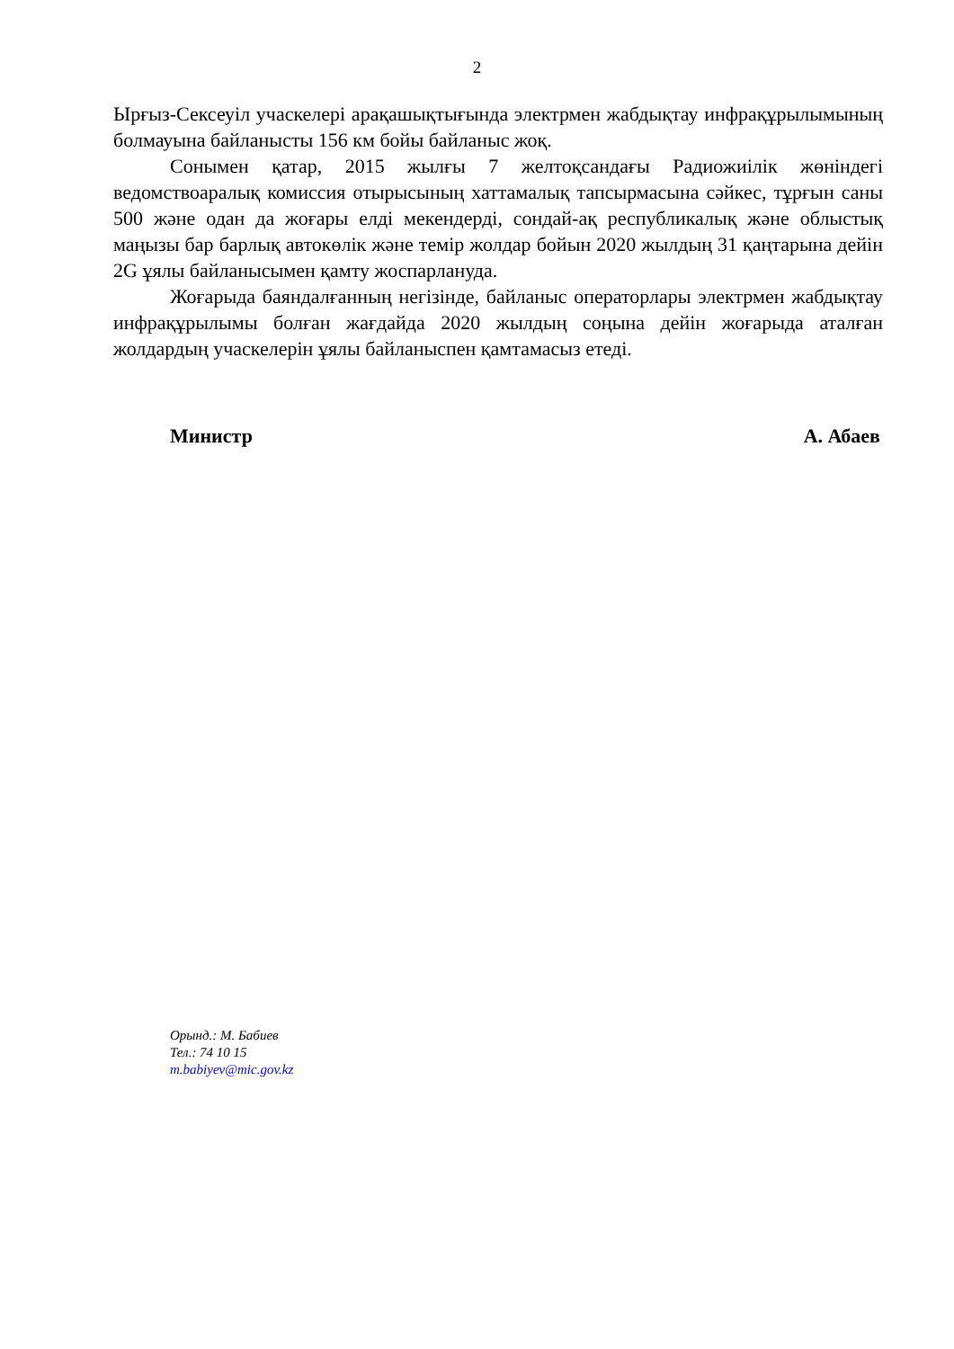2
Ырғыз-Сексеуіл учаскелері арақашықтығында электрмен жабдықтау инфрақұрылымының болмауына байланысты 156 км бойы байланыс жоқ.
Сонымен қатар, 2015 жылғы 7 желтоқсандағы Радиожиілік жөніндегі ведомствоаралық комиссия отырысының хаттамалық тапсырмасына сәйкес, тұрғын саны 500 және одан да жоғары елді мекендерді, сондай-ақ республикалық және облыстық маңызы бар барлық автокөлік және темір жолдар бойын 2020 жылдың 31 қаңтарына дейін 2G ұялы байланысымен қамту жоспарлануда.
Жоғарыда баяндалғанның негізінде, байланыс операторлары электрмен жабдықтау инфрақұрылымы болған жағдайда 2020 жылдың соңына дейін жоғарыда аталған жолдардың учаскелерін ұялы байланыспен қамтамасыз етеді.
Министр А. Абаев
Орынд.: М. Бабиев
Тел.: 74 10 15
m.babiyev@mic.gov.kz